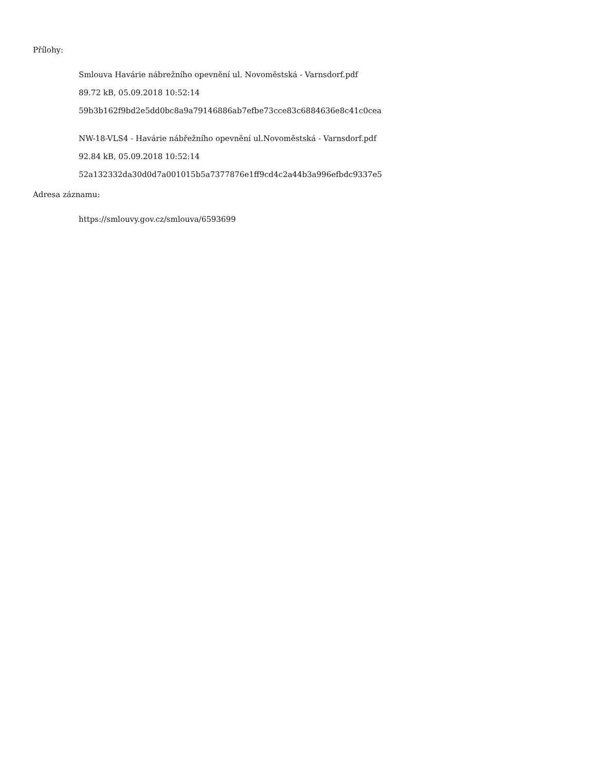Přílohy:
Smlouva Havárie nábrežního opevnění ul. Novoměstská - Varnsdorf.pdf
89.72 kB, 05.09.2018 10:52:14
59b3b162f9bd2e5dd0bc8a9a79146886ab7efbe73cce83c6884636e8c41c0cea
NW-18-VLS4 - Havárie nábřežního opevnění ul.Novoměstská - Varnsdorf.pdf
92.84 kB, 05.09.2018 10:52:14
52a132332da30d0d7a001015b5a7377876e1ff9cd4c2a44b3a996efbdc9337e5
Adresa záznamu:
https://smlouvy.gov.cz/smlouva/6593699